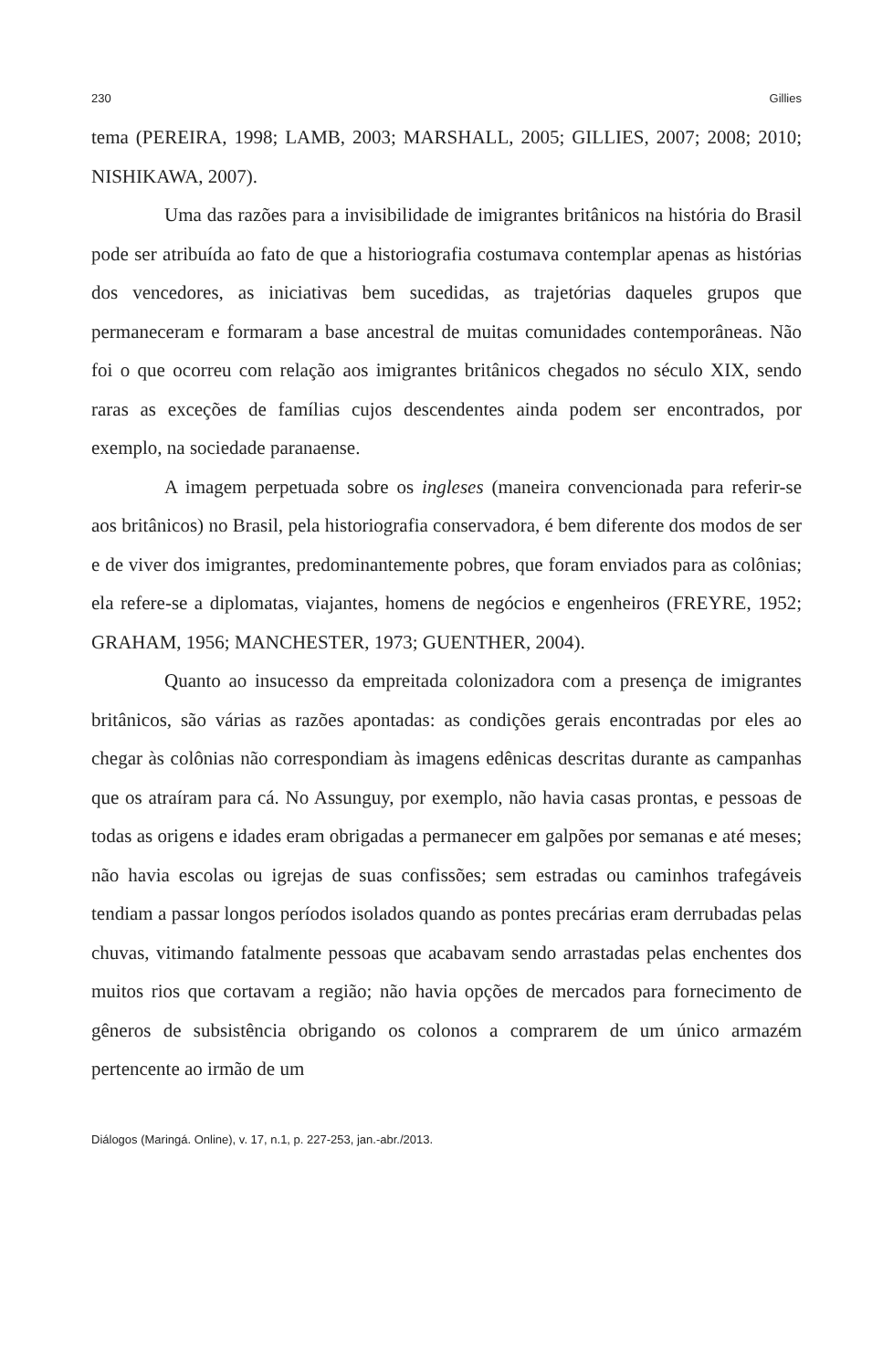230 Gillies
tema (PEREIRA, 1998; LAMB, 2003; MARSHALL, 2005; GILLIES, 2007; 2008; 2010; NISHIKAWA, 2007).
Uma das razões para a invisibilidade de imigrantes britânicos na história do Brasil pode ser atribuída ao fato de que a historiografia costumava contemplar apenas as histórias dos vencedores, as iniciativas bem sucedidas, as trajetórias daqueles grupos que permaneceram e formaram a base ancestral de muitas comunidades contemporâneas. Não foi o que ocorreu com relação aos imigrantes britânicos chegados no século XIX, sendo raras as exceções de famílias cujos descendentes ainda podem ser encontrados, por exemplo, na sociedade paranaense.
A imagem perpetuada sobre os ingleses (maneira convencionada para referir-se aos britânicos) no Brasil, pela historiografia conservadora, é bem diferente dos modos de ser e de viver dos imigrantes, predominantemente pobres, que foram enviados para as colônias; ela refere-se a diplomatas, viajantes, homens de negócios e engenheiros (FREYRE, 1952; GRAHAM, 1956; MANCHESTER, 1973; GUENTHER, 2004).
Quanto ao insucesso da empreitada colonizadora com a presença de imigrantes britânicos, são várias as razões apontadas: as condições gerais encontradas por eles ao chegar às colônias não correspondiam às imagens edênicas descritas durante as campanhas que os atraíram para cá. No Assunguy, por exemplo, não havia casas prontas, e pessoas de todas as origens e idades eram obrigadas a permanecer em galpões por semanas e até meses; não havia escolas ou igrejas de suas confissões; sem estradas ou caminhos trafegáveis tendiam a passar longos períodos isolados quando as pontes precárias eram derrubadas pelas chuvas, vitimando fatalmente pessoas que acabavam sendo arrastadas pelas enchentes dos muitos rios que cortavam a região; não havia opções de mercados para fornecimento de gêneros de subsistência obrigando os colonos a comprarem de um único armazém pertencente ao irmão de um
Diálogos (Maringá. Online), v. 17, n.1, p. 227-253, jan.-abr./2013.